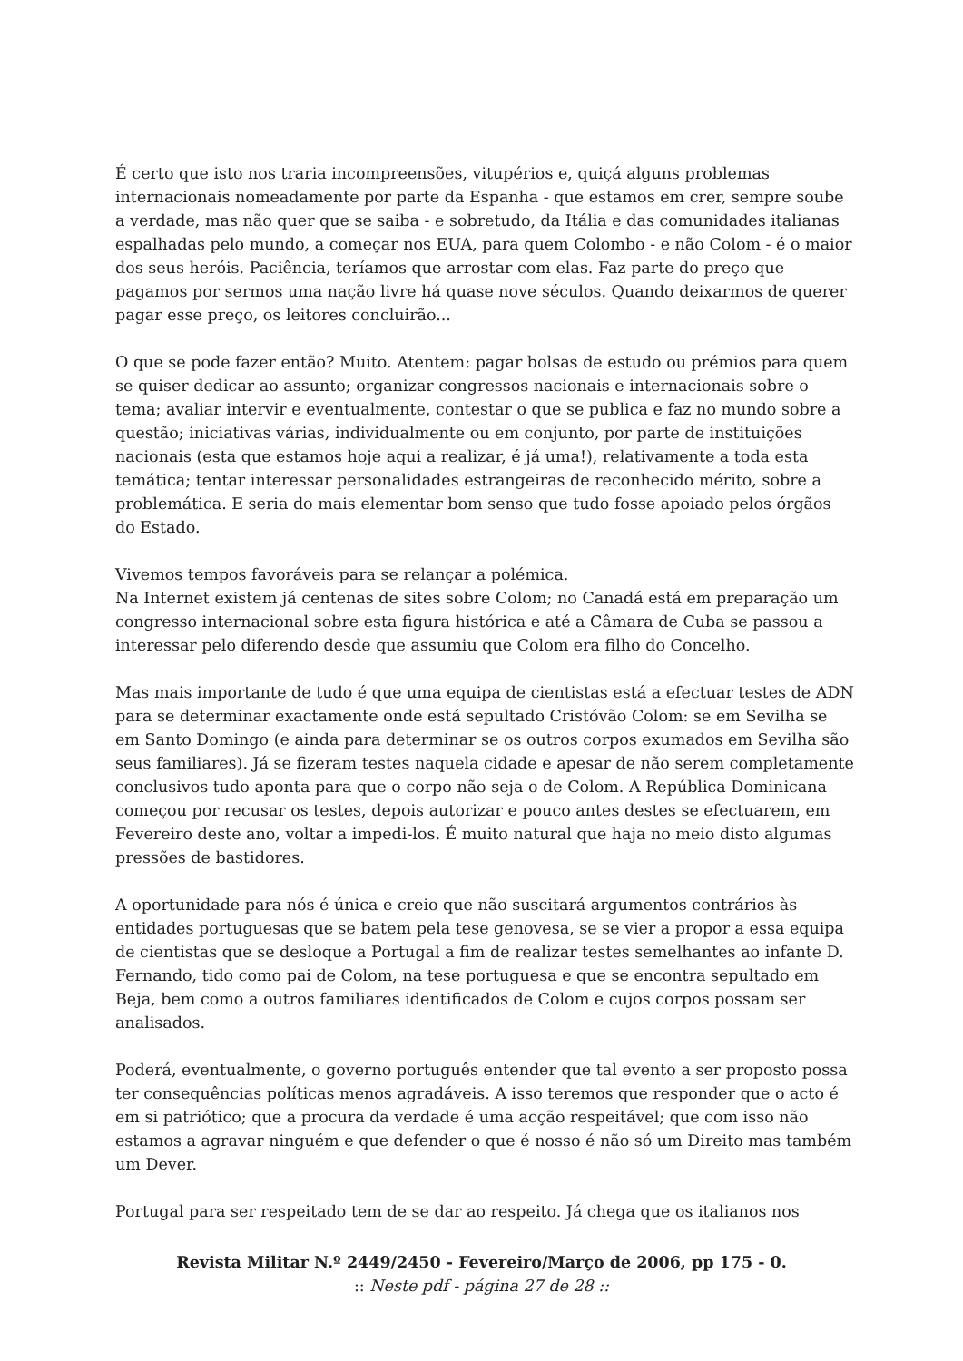É certo que isto nos traria incompreensões, vitupérios e, quiçá alguns problemas internacionais nomeadamente por parte da Espanha - que estamos em crer, sempre soube a verdade, mas não quer que se saiba - e sobretudo, da Itália e das comunidades italianas espalhadas pelo mundo, a começar nos EUA, para quem Colombo - e não Colom - é o maior dos seus heróis. Paciência, teríamos que arrostar com elas. Faz parte do preço que pagamos por sermos uma nação livre há quase nove séculos. Quando deixarmos de querer pagar esse preço, os leitores concluirão...
O que se pode fazer então? Muito. Atentem: pagar bolsas de estudo ou prémios para quem se quiser dedicar ao assunto; organizar congressos nacionais e internacionais sobre o tema; avaliar intervir e eventualmente, contestar o que se publica e faz no mundo sobre a questão; iniciativas várias, individualmente ou em conjunto, por parte de instituições nacionais (esta que estamos hoje aqui a realizar, é já uma!), relativamente a toda esta temática; tentar interessar personalidades estrangeiras de reconhecido mérito, sobre a problemática. E seria do mais elementar bom senso que tudo fosse apoiado pelos órgãos do Estado.
Vivemos tempos favoráveis para se relançar a polémica.
Na Internet existem já centenas de sites sobre Colom; no Canadá está em preparação um congresso internacional sobre esta figura histórica e até a Câmara de Cuba se passou a interessar pelo diferendo desde que assumiu que Colom era filho do Concelho.
Mas mais importante de tudo é que uma equipa de cientistas está a efectuar testes de ADN para se determinar exactamente onde está sepultado Cristóvão Colom: se em Sevilha se em Santo Domingo (e ainda para determinar se os outros corpos exumados em Sevilha são seus familiares). Já se fizeram testes naquela cidade e apesar de não serem completamente conclusivos tudo aponta para que o corpo não seja o de Colom. A República Dominicana começou por recusar os testes, depois autorizar e pouco antes destes se efectuarem, em Fevereiro deste ano, voltar a impedi-los. É muito natural que haja no meio disto algumas pressões de bastidores.
A oportunidade para nós é única e creio que não suscitará argumentos contrários às entidades portuguesas que se batem pela tese genovesa, se se vier a propor a essa equipa de cientistas que se desloque a Portugal a fim de realizar testes semelhantes ao infante D. Fernando, tido como pai de Colom, na tese portuguesa e que se encontra sepultado em Beja, bem como a outros familiares identificados de Colom e cujos corpos possam ser analisados.
Poderá, eventualmente, o governo português entender que tal evento a ser proposto possa ter consequências políticas menos agradáveis. A isso teremos que responder que o acto é em si patriótico; que a procura da verdade é uma acção respeitável; que com isso não estamos a agravar ninguém e que defender o que é nosso é não só um Direito mas também um Dever.
Portugal para ser respeitado tem de se dar ao respeito. Já chega que os italianos nos
Revista Militar N.º 2449/2450 - Fevereiro/Março de 2006, pp 175 - 0.
:: Neste pdf - página 27 de 28 ::